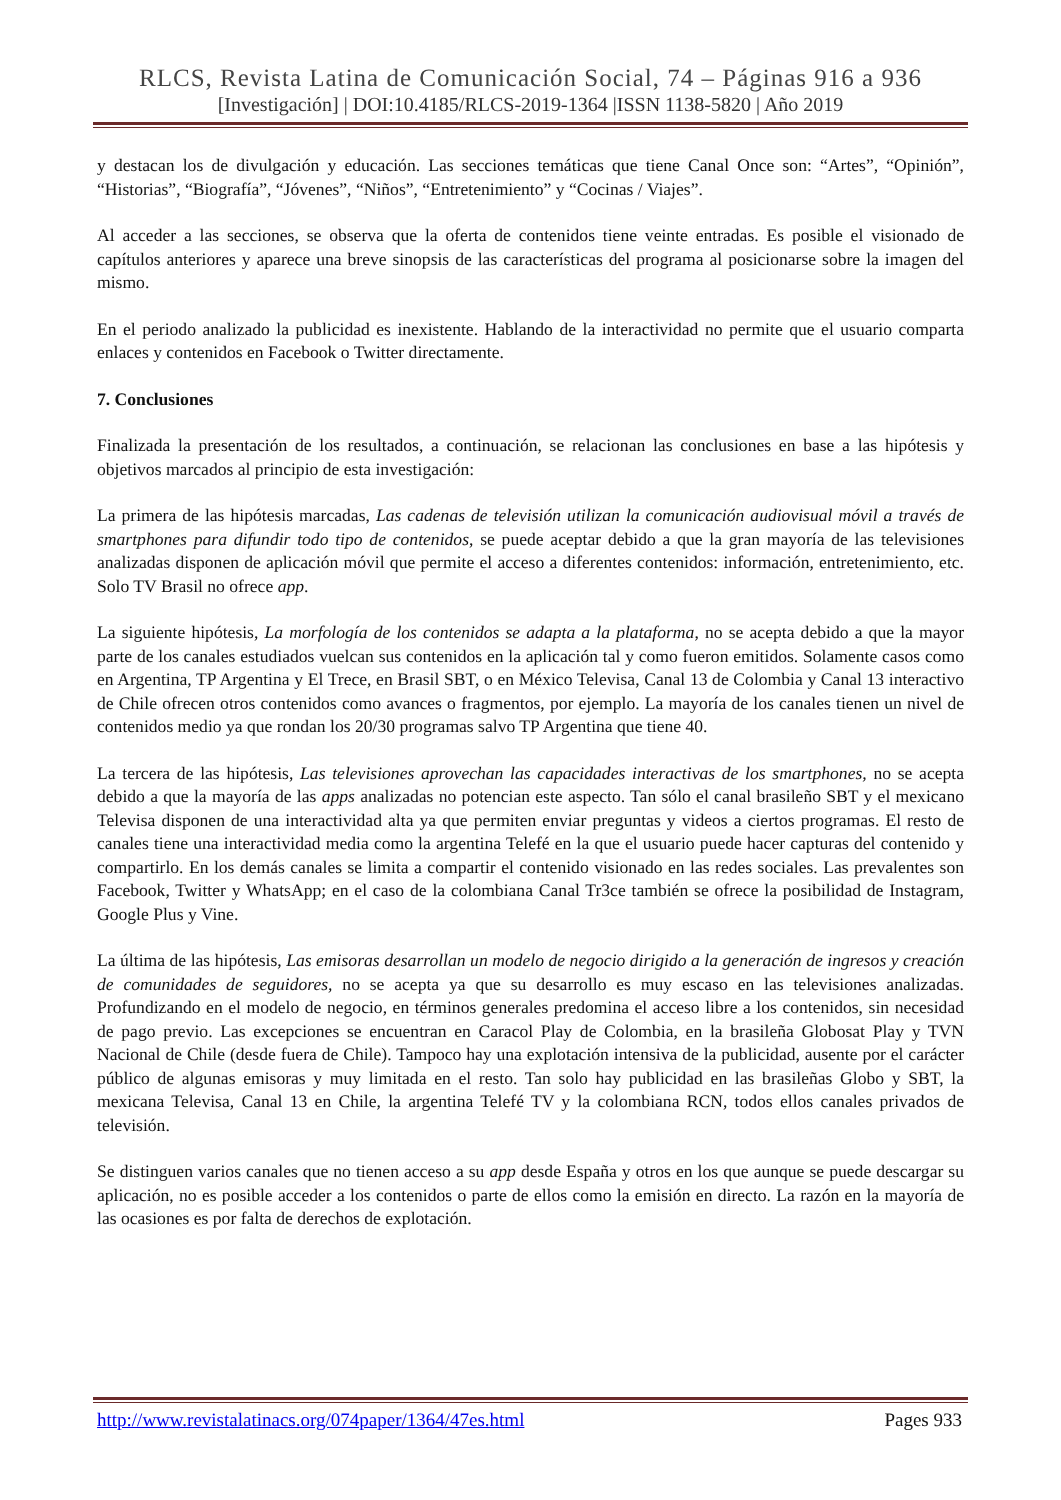RLCS, Revista Latina de Comunicación Social, 74 – Páginas 916 a 936
[Investigación] | DOI:10.4185/RLCS-2019-1364 |ISSN 1138-5820 | Año 2019
y destacan los de divulgación y educación. Las secciones temáticas que tiene Canal Once son: “Artes”, “Opinión”, “Historias”, “Biografía”, “Jóvenes”, “Niños”, “Entretenimiento” y “Cocinas / Viajes”.
Al acceder a las secciones, se observa que la oferta de contenidos tiene veinte entradas. Es posible el visionado de capítulos anteriores y aparece una breve sinopsis de las características del programa al posicionarse sobre la imagen del mismo.
En el periodo analizado la publicidad es inexistente. Hablando de la interactividad no permite que el usuario comparta enlaces y contenidos en Facebook o Twitter directamente.
7. Conclusiones
Finalizada la presentación de los resultados, a continuación, se relacionan las conclusiones en base a las hipótesis y objetivos marcados al principio de esta investigación:
La primera de las hipótesis marcadas, Las cadenas de televisión utilizan la comunicación audiovisual móvil a través de smartphones para difundir todo tipo de contenidos, se puede aceptar debido a que la gran mayoría de las televisiones analizadas disponen de aplicación móvil que permite el acceso a diferentes contenidos: información, entretenimiento, etc. Solo TV Brasil no ofrece app.
La siguiente hipótesis, La morfología de los contenidos se adapta a la plataforma, no se acepta debido a que la mayor parte de los canales estudiados vuelcan sus contenidos en la aplicación tal y como fueron emitidos. Solamente casos como en Argentina, TP Argentina y El Trece, en Brasil SBT, o en México Televisa, Canal 13 de Colombia y Canal 13 interactivo de Chile ofrecen otros contenidos como avances o fragmentos, por ejemplo. La mayoría de los canales tienen un nivel de contenidos medio ya que rondan los 20/30 programas salvo TP Argentina que tiene 40.
La tercera de las hipótesis, Las televisiones aprovechan las capacidades interactivas de los smartphones, no se acepta debido a que la mayoría de las apps analizadas no potencian este aspecto. Tan sólo el canal brasileño SBT y el mexicano Televisa disponen de una interactividad alta ya que permiten enviar preguntas y videos a ciertos programas. El resto de canales tiene una interactividad media como la argentina Telefé en la que el usuario puede hacer capturas del contenido y compartirlo. En los demás canales se limita a compartir el contenido visionado en las redes sociales. Las prevalentes son Facebook, Twitter y WhatsApp; en el caso de la colombiana Canal Tr3ce también se ofrece la posibilidad de Instagram, Google Plus y Vine.
La última de las hipótesis, Las emisoras desarrollan un modelo de negocio dirigido a la generación de ingresos y creación de comunidades de seguidores, no se acepta ya que su desarrollo es muy escaso en las televisiones analizadas. Profundizando en el modelo de negocio, en términos generales predomina el acceso libre a los contenidos, sin necesidad de pago previo. Las excepciones se encuentran en Caracol Play de Colombia, en la brasileña Globosat Play y TVN Nacional de Chile (desde fuera de Chile). Tampoco hay una explotación intensiva de la publicidad, ausente por el carácter público de algunas emisoras y muy limitada en el resto. Tan solo hay publicidad en las brasileñas Globo y SBT, la mexicana Televisa, Canal 13 en Chile, la argentina Telefé TV y la colombiana RCN, todos ellos canales privados de televisión.
Se distinguen varios canales que no tienen acceso a su app desde España y otros en los que aunque se puede descargar su aplicación, no es posible acceder a los contenidos o parte de ellos como la emisión en directo. La razón en la mayoría de las ocasiones es por falta de derechos de explotación.
http://www.revistalatinacs.org/074paper/1364/47es.html Pages 933